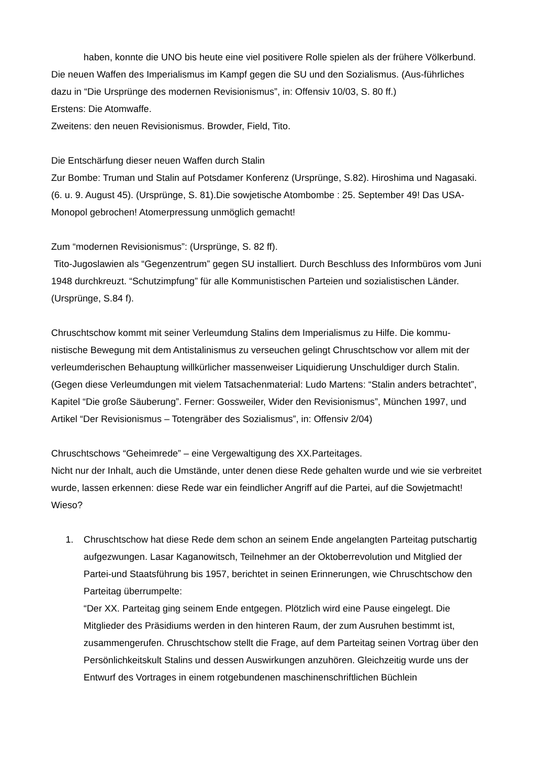haben, konnte die UNO bis heute eine viel positivere Rolle spielen als der frühere Völkerbund.
Die neuen Waffen des Imperialismus im Kampf gegen die SU und den Sozialismus. (Aus-führliches dazu in “Die Ursprünge des modernen Revisionismus”, in: Offensiv 10/03, S. 80 ff.)
Erstens: Die Atomwaffe.
Zweitens: den neuen Revisionismus. Browder, Field, Tito.
Die Entschärfung dieser neuen Waffen durch Stalin
Zur Bombe: Truman und Stalin auf Potsdamer Konferenz (Ursprünge, S.82). Hiroshima und Nagasaki. (6. u. 9. August 45). (Ursprünge, S. 81).Die sowjetische Atombombe : 25. September 49! Das USA-Monopol gebrochen! Atomerpressung unmöglich gemacht!
Zum “modernen Revisionismus”: (Ursprünge, S. 82 ff).
Tito-Jugoslawien als “Gegenzentrum” gegen SU installiert. Durch Beschluss des Informbüros vom Juni 1948 durchkreuzt. “Schutzimpfung” für alle Kommunistischen Parteien und sozialistischen Länder. (Ursprünge, S.84 f).
Chruschtschow kommt mit seiner Verleumdung Stalins dem Imperialismus zu Hilfe. Die kommu-nistische Bewegung mit dem Antistalinismus zu verseuchen gelingt Chruschtschow vor allem mit der verleumderischen Behauptung willkürlicher massenweiser Liquidierung Unschuldiger durch Stalin. (Gegen diese Verleumdungen mit vielem Tatsachenmaterial: Ludo Martens: “Stalin anders betrachtet”, Kapitel “Die große Säuberung”. Ferner: Gossweiler, Wider den Revisionismus”, München 1997, und Artikel “Der Revisionismus – Totengräber des Sozialismus”, in: Offensiv 2/04)
Chruschtschows “Geheimrede” – eine Vergewaltigung des XX.Parteitages.
Nicht nur der Inhalt, auch die Umstände, unter denen diese Rede gehalten wurde und wie sie verbreitet wurde, lassen erkennen: diese Rede war ein feindlicher Angriff auf die Partei, auf die Sowjetmacht! Wieso?
1. Chruschtschow hat diese Rede dem schon an seinem Ende angelangten Parteitag putschartig aufgezwungen. Lasar Kaganowitsch, Teilnehmer an der Oktoberrevolution und Mitglied der Partei-und Staatsführung bis 1957, berichtet in seinen Erinnerungen, wie Chruschtschow den Parteitag überrumpelte:
“Der XX. Parteitag ging seinem Ende entgegen. Plötzlich wird eine Pause eingelegt. Die Mitglieder des Präsidiums werden in den hinteren Raum, der zum Ausruhen bestimmt ist, zusammengerufen. Chruschtschow stellt die Frage, auf dem Parteitag seinen Vortrag über den Persönlichkeitskult Stalins und dessen Auswirkungen anzuhören. Gleichzeitig wurde uns der Entwurf des Vortrages in einem rotgebundenen maschinenschriftlichen Büchlein